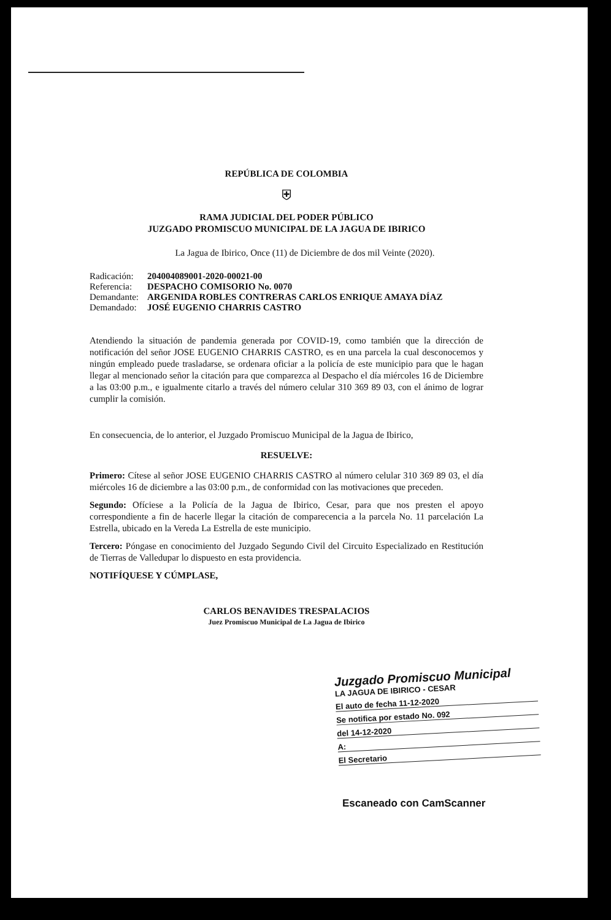REPÚBLICA DE COLOMBIA
⛨
RAMA JUDICIAL DEL PODER PÚBLICO
JUZGADO PROMISCUO MUNICIPAL DE LA JAGUA DE IBIRICO
La Jagua de Ibirico, Once (11) de Diciembre de dos mil Veinte (2020).
| Radicación: | 204004089001-2020-00021-00 |
| Referencia: | DESPACHO COMISORIO No. 0070 |
| Demandante: | ARGENIDA ROBLES CONTRERAS CARLOS ENRIQUE AMAYA DÍAZ |
| Demandado: | JOSÉ EUGENIO CHARRIS CASTRO |
Atendiendo la situación de pandemia generada por COVID-19, como también que la dirección de notificación del señor JOSE EUGENIO CHARRIS CASTRO, es en una parcela la cual desconocemos y ningún empleado puede trasladarse, se ordenara oficiar a la policía de este municipio para que le hagan llegar al mencionado señor la citación para que comparezca al Despacho el día miércoles 16 de Diciembre a las 03:00 p.m., e igualmente citarlo a través del número celular 310 369 89 03, con el ánimo de lograr cumplir la comisión.
En consecuencia, de lo anterior, el Juzgado Promiscuo Municipal de la Jagua de Ibirico,
RESUELVE:
Primero: Cítese al señor JOSE EUGENIO CHARRIS CASTRO al número celular 310 369 89 03, el día miércoles 16 de diciembre a las 03:00 p.m., de conformidad con las motivaciones que preceden.
Segundo: Ofíciese a la Policía de la Jagua de Ibirico, Cesar, para que nos presten el apoyo correspondiente a fin de hacerle llegar la citación de comparecencia a la parcela No. 11 parcelación La Estrella, ubicado en la Vereda La Estrella de este municipio.
Tercero: Póngase en conocimiento del Juzgado Segundo Civil del Circuito Especializado en Restitución de Tierras de Valledupar lo dispuesto en esta providencia.
NOTIFÍQUESE Y CÚMPLASE,
CARLOS BENAVIDES TRESPALACIOS
Juez Promiscuo Municipal de La Jagua de Ibirico
Juzgado Promiscuo Municipal
LA JAGUA DE IBIRICO - CESAR
El auto de fecha 11-12-2020
Se notifica por estado No. 092
del 14-12-2020
A:
El Secretario
Escaneado con CamScanner